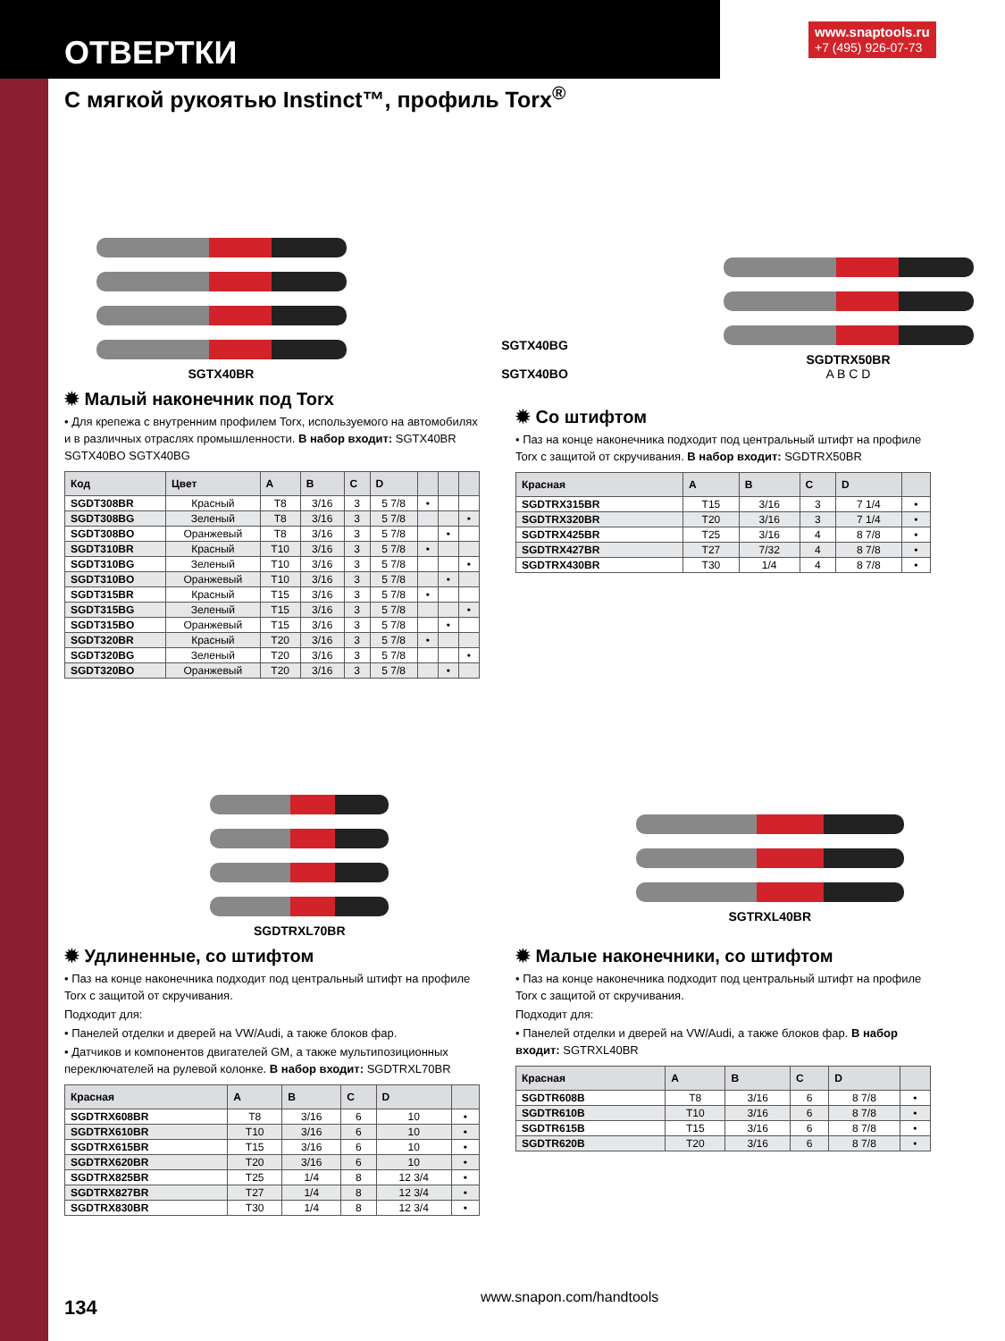ОТВЕРТКИ
www.snaptools.ru
+7 (495) 926-07-73
С мягкой рукоятью Instinct™, профиль Torx<sup>®</sup>
SGTX40BR SGTX40BG
SGTX40BO
SGDTRX50BR
A B C D
✹ Малый наконечник под Torx
• Для крепежа с внутренним профилем Torx, используемого на автомобилях и в различных отраслях промышленности. В набор входит: SGTX40BR SGTX40BO SGTX40BG
| Код | Цвет | A | B | C | D | | | |
| --- | --- | --- | --- | --- | --- | --- | --- | --- |
| SGDT308BR | Красный | T8 | 3/16 | 3 | 5 7/8 | • | | |
| SGDT308BG | Зеленый | T8 | 3/16 | 3 | 5 7/8 | | | • |
| SGDT308BO | Оранжевый | T8 | 3/16 | 3 | 5 7/8 | | • | |
| SGDT310BR | Красный | T10 | 3/16 | 3 | 5 7/8 | • | | |
| SGDT310BG | Зеленый | T10 | 3/16 | 3 | 5 7/8 | | | • |
| SGDT310BO | Оранжевый | T10 | 3/16 | 3 | 5 7/8 | | • | |
| SGDT315BR | Красный | T15 | 3/16 | 3 | 5 7/8 | • | | |
| SGDT315BG | Зеленый | T15 | 3/16 | 3 | 5 7/8 | | | • |
| SGDT315BO | Оранжевый | T15 | 3/16 | 3 | 5 7/8 | | • | |
| SGDT320BR | Красный | T20 | 3/16 | 3 | 5 7/8 | • | | |
| SGDT320BG | Зеленый | T20 | 3/16 | 3 | 5 7/8 | | | • |
| SGDT320BO | Оранжевый | T20 | 3/16 | 3 | 5 7/8 | | • | |
✹ Со штифтом
• Паз на конце наконечника подходит под центральный штифт на профиле Torx с защитой от скручивания. В набор входит: SGDTRX50BR
| Красная | A | B | C | D | |
| --- | --- | --- | --- | --- | --- |
| SGDTRX315BR | T15 | 3/16 | 3 | 7 1/4 | • |
| SGDTRX320BR | T20 | 3/16 | 3 | 7 1/4 | • |
| SGDTRX425BR | T25 | 3/16 | 4 | 8 7/8 | • |
| SGDTRX427BR | T27 | 7/32 | 4 | 8 7/8 | • |
| SGDTRX430BR | T30 | 1/4 | 4 | 8 7/8 | • |
SGDTRXL70BR SGTRXL40BR
✹ Удлиненные, со штифтом
• Паз на конце наконечника подходит под центральный штифт на профиле Torx с защитой от скручивания.
Подходит для:
• Панелей отделки и дверей на VW/Audi, а также блоков фар.
• Датчиков и компонентов двигателей GM, а также мультипозиционных переключателей на рулевой колонке. В набор входит: SGDTRXL70BR
| Красная | A | B | C | D | |
| --- | --- | --- | --- | --- | --- |
| SGDTRX608BR | T8 | 3/16 | 6 | 10 | • |
| SGDTRX610BR | T10 | 3/16 | 6 | 10 | • |
| SGDTRX615BR | T15 | 3/16 | 6 | 10 | • |
| SGDTRX620BR | T20 | 3/16 | 6 | 10 | • |
| SGDTRX825BR | T25 | 1/4 | 8 | 12 3/4 | • |
| SGDTRX827BR | T27 | 1/4 | 8 | 12 3/4 | • |
| SGDTRX830BR | T30 | 1/4 | 8 | 12 3/4 | • |
✹ Малые наконечники, со штифтом
• Паз на конце наконечника подходит под центральный штифт на профиле Torx с защитой от скручивания.
Подходит для:
• Панелей отделки и дверей на VW/Audi, а также блоков фар. В набор входит: SGTRXL40BR
| Красная | A | B | C | D | |
| --- | --- | --- | --- | --- | --- |
| SGDTR608B | T8 | 3/16 | 6 | 8 7/8 | • |
| SGDTR610B | T10 | 3/16 | 6 | 8 7/8 | • |
| SGDTR615B | T15 | 3/16 | 6 | 8 7/8 | • |
| SGDTR620B | T20 | 3/16 | 6 | 8 7/8 | • |
134 www.snapon.com/handtools